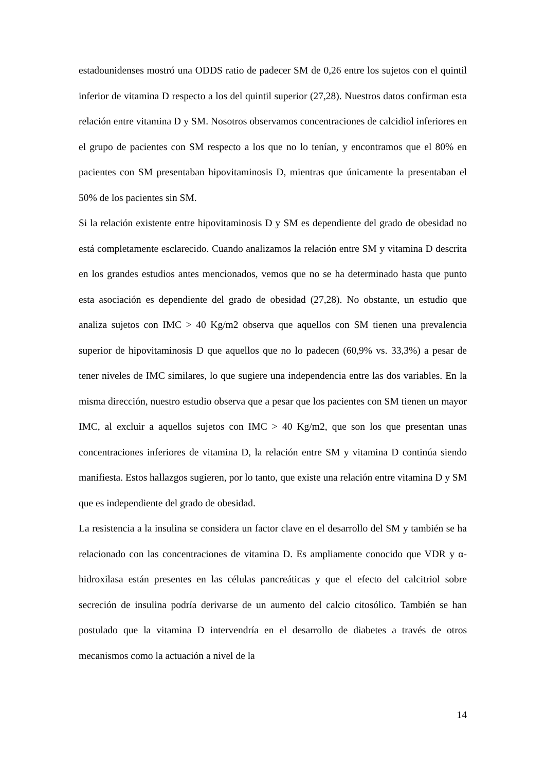estadounidenses mostró una ODDS ratio de padecer SM de 0,26 entre los sujetos con el quintil inferior de vitamina D respecto a los del quintil superior (27,28). Nuestros datos confirman esta relación entre vitamina D y SM. Nosotros observamos concentraciones de calcidiol inferiores en el grupo de pacientes con SM respecto a los que no lo tenían, y encontramos que el 80% en pacientes con SM presentaban hipovitaminosis D, mientras que únicamente la presentaban el 50% de los pacientes sin SM.
Si la relación existente entre hipovitaminosis D y SM es dependiente del grado de obesidad no está completamente esclarecido. Cuando analizamos la relación entre SM y vitamina D descrita en los grandes estudios antes mencionados, vemos que no se ha determinado hasta que punto esta asociación es dependiente del grado de obesidad (27,28). No obstante, un estudio que analiza sujetos con IMC > 40 Kg/m2 observa que aquellos con SM tienen una prevalencia superior de hipovitaminosis D que aquellos que no lo padecen (60,9% vs. 33,3%) a pesar de tener niveles de IMC similares, lo que sugiere una independencia entre las dos variables. En la misma dirección, nuestro estudio observa que a pesar que los pacientes con SM tienen un mayor IMC, al excluir a aquellos sujetos con IMC > 40 Kg/m2, que son los que presentan unas concentraciones inferiores de vitamina D, la relación entre SM y vitamina D continúa siendo manifiesta. Estos hallazgos sugieren, por lo tanto, que existe una relación entre vitamina D y SM que es independiente del grado de obesidad.
La resistencia a la insulina se considera un factor clave en el desarrollo del SM y también se ha relacionado con las concentraciones de vitamina D. Es ampliamente conocido que VDR y α- hidroxilasa están presentes en las células pancreáticas y que el efecto del calcitriol sobre secreción de insulina podría derivarse de un aumento del calcio citosólico. También se han postulado que la vitamina D intervendría en el desarrollo de diabetes a través de otros mecanismos como la actuación a nivel de la
14